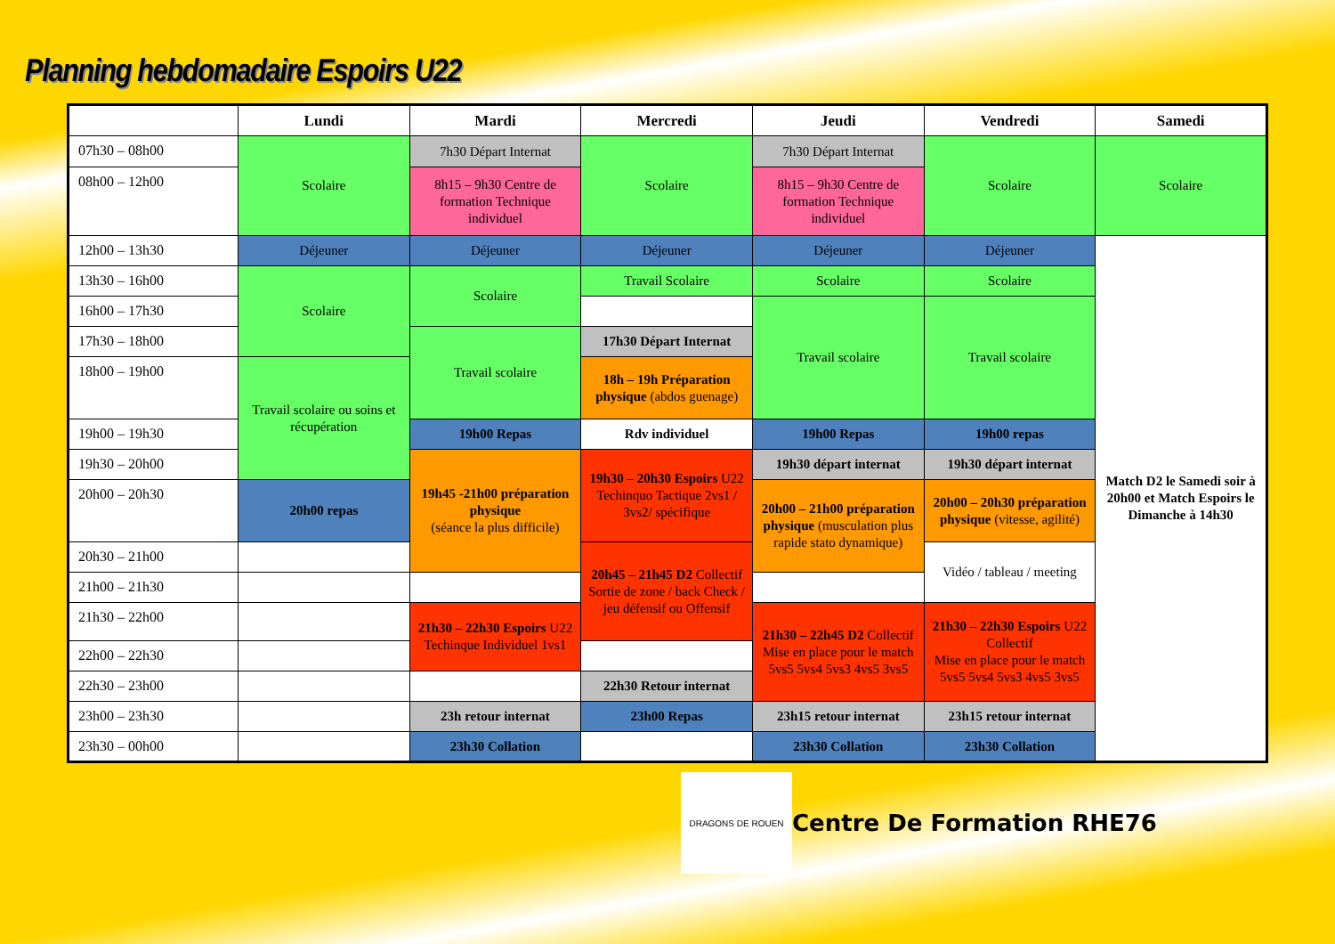Planning hebdomadaire Espoirs U22
| | Lundi | Mardi | Mercredi | Jeudi | Vendredi | Samedi |
| --- | --- | --- | --- | --- | --- | --- |
| 07h30 – 08h00 | Scolaire | 7h30 Départ Internat | Scolaire | 7h30 Départ Internat | Scolaire | Scolaire |
| 08h00 – 12h00 | | 8h15 – 9h30 Centre de formation Technique individuel | | 8h15 – 9h30 Centre de formation Technique individuel | | |
| 12h00 – 13h30 | Déjeuner | Déjeuner | Déjeuner | Déjeuner | Déjeuner | Match D2 le Samedi soir à 20h00 et Match Espoirs le Dimanche à 14h30 |
| 13h30 – 16h00 | Scolaire | Scolaire | Travail Scolaire | Scolaire | Scolaire | |
| 16h00 – 17h30 | | | | Travail scolaire | Travail scolaire | |
| 17h30 – 18h00 | | Travail scolaire | 17h30 Départ Internat | | | |
| 18h00 – 19h00 | Travail scolaire ou soins et récupération | | 18h – 19h Préparation physique (abdos guenage) | | | |
| 19h00 – 19h30 | | 19h00 Repas | Rdv individuel | 19h00 Repas | 19h00 repas | |
| 19h30 – 20h00 | | 19h45 -21h00 préparation physique (séance la plus difficile) | 19h30 – 20h30 Espoirs U22 Techinquo Tactique 2vs1 / 3vs2/ spécifique | 19h30 départ internat | 19h30 départ internat | |
| 20h00 – 20h30 | 20h00 repas | | | 20h00 – 21h00 préparation physique (musculation plus rapide stato dynamique) | 20h00 – 20h30 préparation physique (vitesse, agilité) | |
| 20h30 – 21h00 | | | 20h45 – 21h45 D2 Collectif Sortie de zone / back Check / jeu défensif ou Offensif | | Vidéo / tableau / meeting | |
| 21h00 – 21h30 | | | | | | |
| 21h30 – 22h00 | | 21h30 – 22h30 Espoirs U22 Techinque Individuel 1vs1 | | 21h30 – 22h45 D2 Collectif Mise en place pour le match 5vs5 5vs4 5vs3 4vs5 3vs5 | 21h30 – 22h30 Espoirs U22 Collectif Mise en place pour le match 5vs5 5vs4 5vs3 4vs5 3vs5 | |
| 22h00 – 22h30 | | | | | | |
| 22h30 – 23h00 | | | 22h30 Retour internat | | | |
| 23h00 – 23h30 | | 23h retour internat | 23h00 Repas | 23h15 retour internat | 23h15 retour internat | |
| 23h30 – 00h00 | | 23h30 Collation | | 23h30 Collation | 23h30 Collation | |
DRAGONS DE ROUEN
Centre De Formation RHE76